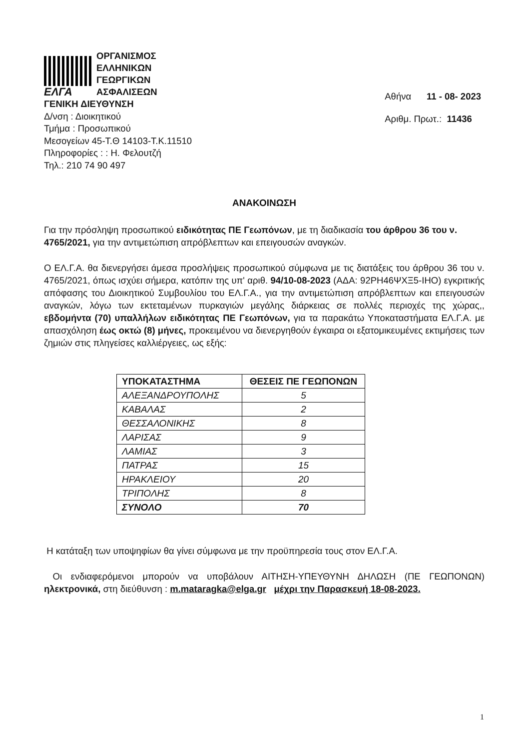ΕΛΓΑ
ΟΡΓΑΝΙΣΜΟΣ
ΕΛΛΗΝΙΚΩΝ
ΓΕΩΡΓΙΚΩΝ
ΑΣΦΑΛΙΣΕΩΝ
ΓΕΝΙΚΗ ΔΙΕΥΘΥΝΣΗ
Δ/νση : Διοικητικού
Τμήμα : Προσωπικού
Μεσογείων 45-Τ.Θ 14103-Τ.Κ.11510
Πληροφορίες : : Η. Φελουτζή
Τηλ.: 210 74 90 497
Αθήνα 11 - 08- 2023
Αριθμ. Πρωτ.: 11436
ΑΝΑΚΟΙΝΩΣΗ
Για την πρόσληψη προσωπικού ειδικότητας ΠΕ Γεωπόνων, με τη διαδικασία του άρθρου 36 του ν. 4765/2021, για την αντιμετώπιση απρόβλεπτων και επειγουσών αναγκών.
Ο ΕΛ.Γ.Α. θα διενεργήσει άμεσα προσλήψεις προσωπικού σύμφωνα με τις διατάξεις του άρθρου 36 του ν. 4765/2021, όπως ισχύει σήμερα, κατόπιν της υπ' αριθ. 94/10-08-2023 (ΑΔΑ: 92ΡΗ46ΨΧΞ5-ΙΗΟ) εγκριτικής απόφασης του Διοικητικού Συμβουλίου του ΕΛ.Γ.Α., για την αντιμετώπιση απρόβλεπτων και επειγουσών αναγκών, λόγω των εκτεταμένων πυρκαγιών μεγάλης διάρκειας σε πολλές περιοχές της χώρας,, εβδομήντα (70) υπαλλήλων ειδικότητας ΠΕ Γεωπόνων, για τα παρακάτω Υποκαταστήματα ΕΛ.Γ.Α. με απασχόληση έως οκτώ (8) μήνες, προκειμένου να διενεργηθούν έγκαιρα οι εξατομικευμένες εκτιμήσεις των ζημιών στις πληγείσες καλλιέργειες, ως εξής:
| ΥΠΟΚΑΤΑΣΤΗΜΑ | ΘΕΣΕΙΣ ΠΕ ΓΕΩΠΟΝΩΝ |
| --- | --- |
| ΑΛΕΞΑΝΔΡΟΥΠΟΛΗΣ | 5 |
| ΚΑΒΑΛΑΣ | 2 |
| ΘΕΣΣΑΛΟΝΙΚΗΣ | 8 |
| ΛΑΡΙΣΑΣ | 9 |
| ΛΑΜΙΑΣ | 3 |
| ΠΑΤΡΑΣ | 15 |
| ΗΡΑΚΛΕΙΟΥ | 20 |
| ΤΡΙΠΟΛΗΣ | 8 |
| ΣΥΝΟΛΟ | 70 |
Η κατάταξη των υποψηφίων θα γίνει σύμφωνα με την προϋπηρεσία τους στον ΕΛ.Γ.Α.
Οι ενδιαφερόμενοι μπορούν να υποβάλουν ΑΙΤΗΣΗ-ΥΠΕΥΘΥΝΗ ΔΗΛΩΣΗ (ΠΕ ΓΕΩΠΟΝΩΝ) ηλεκτρονικά, στη διεύθυνση : m.mataragka@elga.gr μέχρι την Παρασκευή 18-08-2023.
1